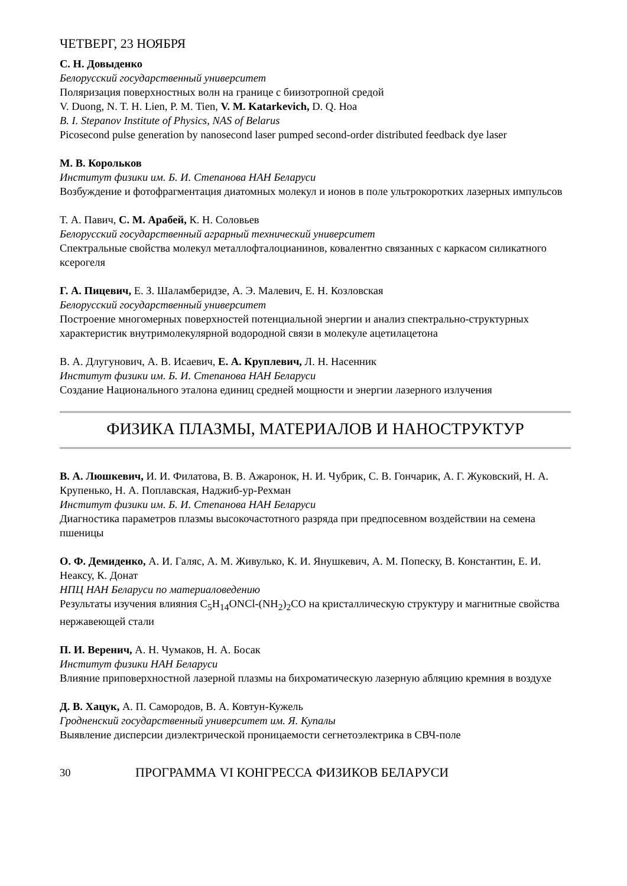ЧЕТВЕРГ, 23 НОЯБРЯ
С. Н. Довыденко
Белорусский государственный университет
Поляризация поверхностных волн на границе с биизотропной средой
V. Duong, N. T. H. Lien, P. M. Tien, V. M. Katarkevich, D. Q. Hoa
B. I. Stepanov Institute of Physics, NAS of Belarus
Picosecond pulse generation by nanosecond laser pumped second-order distributed feedback dye laser
М. В. Корольков
Институт физики им. Б. И. Степанова НАН Беларуси
Возбуждение и фотофрагментация диатомных молекул и ионов в поле ультрокоротких лазерных импульсов
Т. А. Павич, С. М. Арабей, К. Н. Соловьев
Белорусский государственный аграрный технический университет
Спектральные свойства молекул металлофталоцианинов, ковалентно связанных с каркасом силикатного ксерогеля
Г. А. Пицевич, Е. З. Шаламберидзе, А. Э. Малевич, Е. Н. Козловская
Белорусский государственный университет
Построение многомерных поверхностей потенциальной энергии и анализ спектрально-структурных характеристик внутримолекулярной водородной связи в молекуле ацетилацетона
В. А. Длугунович, А. В. Исаевич, Е. А. Круплевич, Л. Н. Насенник
Институт физики им. Б. И. Степанова НАН Беларуси
Создание Национального эталона единиц средней мощности и энергии лазерного излучения
ФИЗИКА ПЛАЗМЫ, МАТЕРИАЛОВ И НАНОСТРУКТУР
В. А. Люшкевич, И. И. Филатова, В. В. Ажаронок, Н. И. Чубрик, С. В. Гончарик, А. Г. Жуковский, Н. А. Крупенько, Н. А. Поплавская, Наджиб-ур-Рехман
Институт физики им. Б. И. Степанова НАН Беларуси
Диагностика параметров плазмы высокочастотного разряда при предпосевном воздействии на семена пшеницы
О. Ф. Демиденко, А. И. Галяс, А. М. Живулько, К. И. Янушкевич, А. М. Попеску, В. Константин, Е. И. Неаксу, К. Донат
НПЦ НАН Беларуси по материаловедению
Результаты изучения влияния C<sub>5</sub>H<sub>14</sub>ONCl-(NH<sub>2</sub>)<sub>2</sub>CO на кристаллическую структуру и магнитные свойства нержавеющей стали
П. И. Веренич, А. Н. Чумаков, Н. А. Босак
Институт физики НАН Беларуси
Влияние приповерхностной лазерной плазмы на бихроматическую лазерную абляцию кремния в воздухе
Д. В. Хацук, А. П. Самородов, В. А. Ковтун-Кужель
Гродненский государственный университет им. Я. Купалы
Выявление дисперсии диэлектрической проницаемости сегнетоэлектрика в СВЧ-поле
30 ПРОГРАММА VI КОНГРЕССА ФИЗИКОВ БЕЛАРУСИ